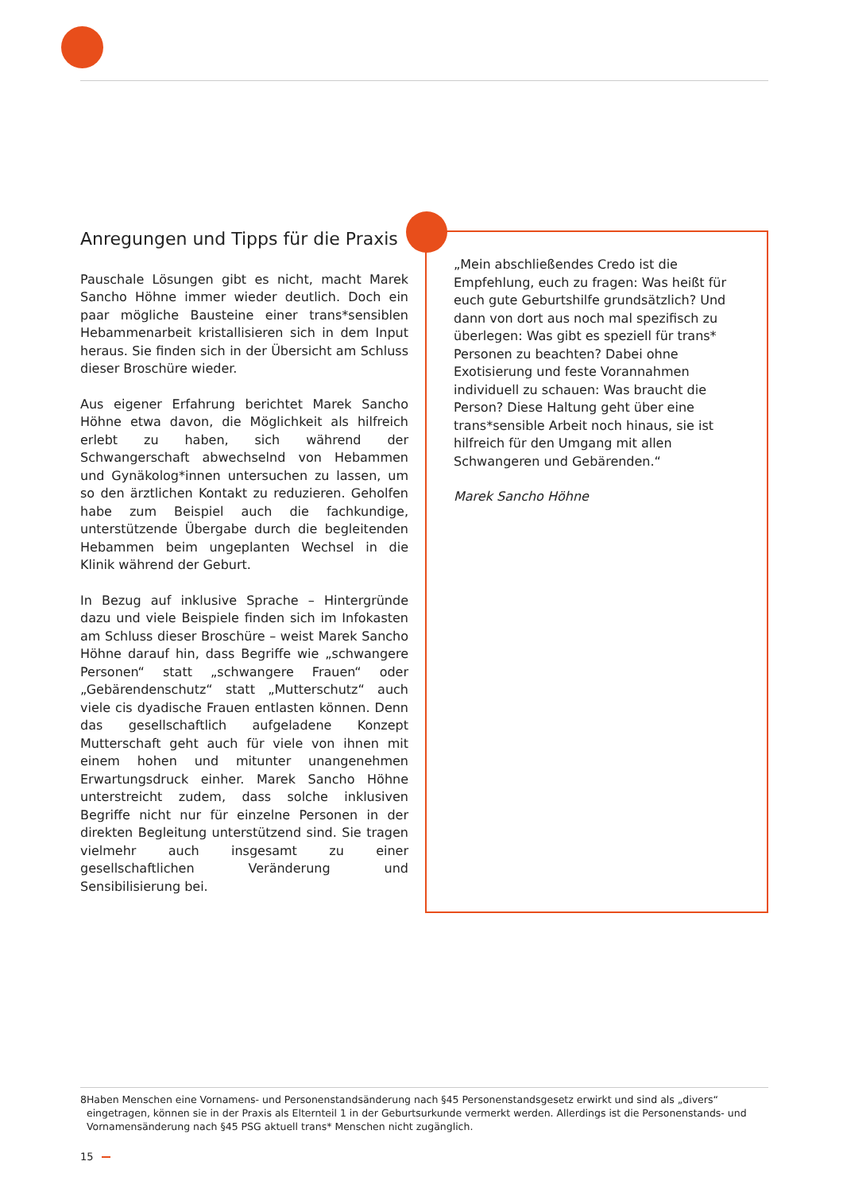Anregungen und Tipps für die Praxis
Pauschale Lösungen gibt es nicht, macht Marek Sancho Höhne immer wieder deutlich. Doch ein paar mögliche Bausteine einer trans*sensiblen Hebammenarbeit kristallisieren sich in dem Input heraus. Sie finden sich in der Übersicht am Schluss dieser Broschüre wieder.
Aus eigener Erfahrung berichtet Marek Sancho Höhne etwa davon, die Möglichkeit als hilfreich erlebt zu haben, sich während der Schwangerschaft abwechselnd von Hebammen und Gynäkolog*innen untersuchen zu lassen, um so den ärztlichen Kontakt zu reduzieren. Geholfen habe zum Beispiel auch die fachkundige, unterstützende Übergabe durch die begleitenden Hebammen beim ungeplanten Wechsel in die Klinik während der Geburt.
In Bezug auf inklusive Sprache – Hintergründe dazu und viele Beispiele finden sich im Infokasten am Schluss dieser Broschüre – weist Marek Sancho Höhne darauf hin, dass Begriffe wie „schwangere Personen“ statt „schwangere Frauen“ oder „Gebärendenschutz“ statt „Mutterschutz“ auch viele cis dyadische Frauen entlasten können. Denn das gesellschaftlich aufgeladene Konzept Mutterschaft geht auch für viele von ihnen mit einem hohen und mitunter unangenehmen Erwartungsdruck einher. Marek Sancho Höhne unterstreicht zudem, dass solche inklusiven Begriffe nicht nur für einzelne Personen in der direkten Begleitung unterstützend sind. Sie tragen vielmehr auch insgesamt zu einer gesellschaftlichen Veränderung und Sensibilisierung bei.
„Mein abschließendes Credo ist die Empfehlung, euch zu fragen: Was heißt für euch gute Geburtshilfe grundsätzlich? Und dann von dort aus noch mal spezifisch zu überlegen: Was gibt es speziell für trans* Personen zu beachten? Dabei ohne Exotisierung und feste Vorannahmen individuell zu schauen: Was braucht die Person? Diese Haltung geht über eine trans*sensible Arbeit noch hinaus, sie ist hilfreich für den Umgang mit allen Schwangeren und Gebärenden.“
Marek Sancho Höhne
8 Haben Menschen eine Vornamens- und Personenstandsänderung nach §45 Personenstandsgesetz erwirkt und sind als „divers“ eingetragen, können sie in der Praxis als Elternteil 1 in der Geburtsurkunde vermerkt werden. Allerdings ist die Personenstands- und Vornamensänderung nach §45 PSG aktuell trans* Menschen nicht zugänglich.
15